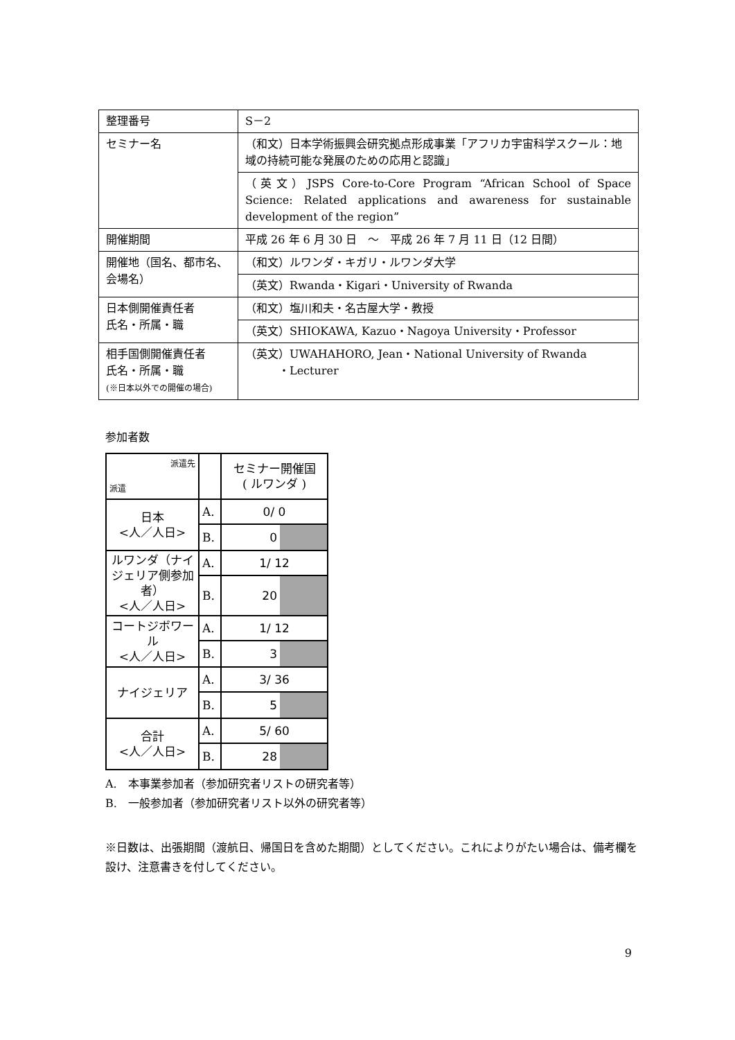| 整理番号 | S－2 |
| セミナー名 | （和文）日本学術振興会研究拠点形成事業「アフリカ宇宙科学スクール：地域の持続可能な発展のための応用と認識」 |
| | （英文）JSPS Core-to-Core Program “African School of Space Science: Related applications and awareness for sustainable development of the region” |
| 開催期間 | 平成 26 年 6 月 30 日 ～ 平成 26 年 7 月 11 日（12 日間） |
| 開催地（国名、都市名、会場名） | （和文）ルワンダ・キガリ・ルワンダ大学 |
| | （英文）Rwanda・Kigari・University of Rwanda |
| 日本側開催責任者 氏名・所属・職 | （和文）塩川和夫・名古屋大学・教授 |
| | （英文）SHIOKAWA, Kazuo・Nagoya University・Professor |
| 相手国側開催責任者 氏名・所属・職 (※日本以外での開催の場合) | （英文）UWAHAHORO, Jean・National University of Rwanda ・Lecturer |
参加者数
| 派遣先 派遣 | | セミナー開催国 ( ルワンダ ) |
| 日本 <人／人日> | A. | 0/ 0 |
| | B. | 0 |
| ルワンダ（ナイジェリア側参加者） <人／人日> | A. | 1/ 12 |
| | B. | 20 |
| コートジボワール <人／人日> | A. | 1/ 12 |
| | B. | 3 |
| ナイジェリア | A. | 3/ 36 |
| | B. | 5 |
| 合計 <人／人日> | A. | 5/ 60 |
| | B. | 28 |
A.　本事業参加者（参加研究者リストの研究者等）
B.　一般参加者（参加研究者リスト以外の研究者等）
※日数は、出張期間（渡航日、帰国日を含めた期間）としてください。これによりがたい場合は、備考欄を設け、注意書きを付してください。
9